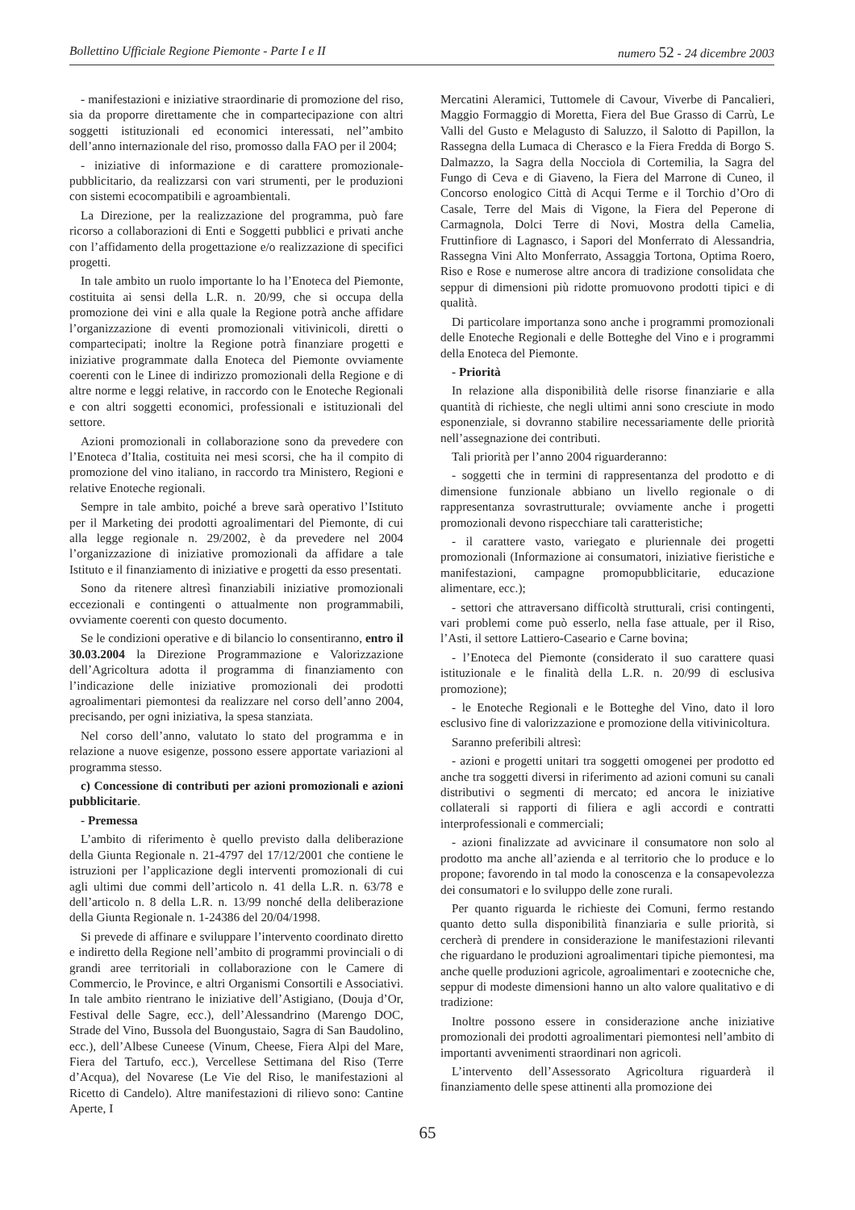Bollettino Ufficiale Regione Piemonte - Parte I e II numero 52 - 24 dicembre 2003
- manifestazioni e iniziative straordinarie di promozione del riso, sia da proporre direttamente che in compartecipazione con altri soggetti istituzionali ed economici interessati, nel’’ambito dell’anno internazionale del riso, promosso dalla FAO per il 2004;
- iniziative di informazione e di carattere promozionale-pubblicitario, da realizzarsi con vari strumenti, per le produzioni con sistemi ecocompatibili e agroambientali.
La Direzione, per la realizzazione del programma, può fare ricorso a collaborazioni di Enti e Soggetti pubblici e privati anche con l’affidamento della progettazione e/o realizzazione di specifici progetti.
In tale ambito un ruolo importante lo ha l’Enoteca del Piemonte, costituita ai sensi della L.R. n. 20/99, che si occupa della promozione dei vini e alla quale la Regione potrà anche affidare l’organizzazione di eventi promozionali vitivinicoli, diretti o compartecipati; inoltre la Regione potrà finanziare progetti e iniziative programmate dalla Enoteca del Piemonte ovviamente coerenti con le Linee di indirizzo promozionali della Regione e di altre norme e leggi relative, in raccordo con le Enoteche Regionali e con altri soggetti economici, professionali e istituzionali del settore.
Azioni promozionali in collaborazione sono da prevedere con l’Enoteca d’Italia, costituita nei mesi scorsi, che ha il compito di promozione del vino italiano, in raccordo tra Ministero, Regioni e relative Enoteche regionali.
Sempre in tale ambito, poiché a breve sarà operativo l’Istituto per il Marketing dei prodotti agroalimentari del Piemonte, di cui alla legge regionale n. 29/2002, è da prevedere nel 2004 l’organizzazione di iniziative promozionali da affidare a tale Istituto e il finanziamento di iniziative e progetti da esso presentati.
Sono da ritenere altresì finanziabili iniziative promozionali eccezionali e contingenti o attualmente non programmabili, ovviamente coerenti con questo documento.
Se le condizioni operative e di bilancio lo consentiranno, entro il 30.03.2004 la Direzione Programmazione e Valorizzazione dell’Agricoltura adotta il programma di finanziamento con l’indicazione delle iniziative promozionali dei prodotti agroalimentari piemontesi da realizzare nel corso dell’anno 2004, precisando, per ogni iniziativa, la spesa stanziata.
Nel corso dell’anno, valutato lo stato del programma e in relazione a nuove esigenze, possono essere apportate variazioni al programma stesso.
c) Concessione di contributi per azioni promozionali e azioni pubblicitarie.
- Premessa
L’ambito di riferimento è quello previsto dalla deliberazione della Giunta Regionale n. 21-4797 del 17/12/2001 che contiene le istruzioni per l’applicazione degli interventi promozionali di cui agli ultimi due commi dell’articolo n. 41 della L.R. n. 63/78 e dell’articolo n. 8 della L.R. n. 13/99 nonché della deliberazione della Giunta Regionale n. 1-24386 del 20/04/1998.
Si prevede di affinare e sviluppare l’intervento coordinato diretto e indiretto della Regione nell’ambito di programmi provinciali o di grandi aree territoriali in collaborazione con le Camere di Commercio, le Province, e altri Organismi Consortili e Associativi. In tale ambito rientrano le iniziative dell’Astigiano, (Douja d’Or, Festival delle Sagre, ecc.), dell’Alessandrino (Marengo DOC, Strade del Vino, Bussola del Buongustaio, Sagra di San Baudolino, ecc.), dell’Albese Cuneese (Vinum, Cheese, Fiera Alpi del Mare, Fiera del Tartufo, ecc.), Vercellese Settimana del Riso (Terre d’Acqua), del Novarese (Le Vie del Riso, le manifestazioni al Ricetto di Candelo). Altre manifestazioni di rilievo sono: Cantine Aperte, I
Mercatini Aleramici, Tuttomele di Cavour, Viverbe di Pancalieri, Maggio Formaggio di Moretta, Fiera del Bue Grasso di Carrù, Le Valli del Gusto e Melagusto di Saluzzo, il Salotto di Papillon, la Rassegna della Lumaca di Cherasco e la Fiera Fredda di Borgo S. Dalmazzo, la Sagra della Nocciola di Cortemilia, la Sagra del Fungo di Ceva e di Giaveno, la Fiera del Marrone di Cuneo, il Concorso enologico Città di Acqui Terme e il Torchio d’Oro di Casale, Terre del Mais di Vigone, la Fiera del Peperone di Carmagnola, Dolci Terre di Novi, Mostra della Camelia, Fruttinfiore di Lagnasco, i Sapori del Monferrato di Alessandria, Rassegna Vini Alto Monferrato, Assaggia Tortona, Optima Roero, Riso e Rose e numerose altre ancora di tradizione consolidata che seppur di dimensioni più ridotte promuovono prodotti tipici e di qualità.
Di particolare importanza sono anche i programmi promozionali delle Enoteche Regionali e delle Botteghe del Vino e i programmi della Enoteca del Piemonte.
- Priorità
In relazione alla disponibilità delle risorse finanziarie e alla quantità di richieste, che negli ultimi anni sono cresciute in modo esponenziale, si dovranno stabilire necessariamente delle priorità nell’assegnazione dei contributi.
Tali priorità per l’anno 2004 riguarderanno:
- soggetti che in termini di rappresentanza del prodotto e di dimensione funzionale abbiano un livello regionale o di rappresentanza sovrastrutturale; ovviamente anche i progetti promozionali devono rispecchiare tali caratteristiche;
- il carattere vasto, variegato e pluriennale dei progetti promozionali (Informazione ai consumatori, iniziative fieristiche e manifestazioni, campagne promopubblicitarie, educazione alimentare, ecc.);
- settori che attraversano difficoltà strutturali, crisi contingenti, vari problemi come può esserlo, nella fase attuale, per il Riso, l’Asti, il settore Lattiero-Caseario e Carne bovina;
- l’Enoteca del Piemonte (considerato il suo carattere quasi istituzionale e le finalità della L.R. n. 20/99 di esclusiva promozione);
- le Enoteche Regionali e le Botteghe del Vino, dato il loro esclusivo fine di valorizzazione e promozione della vitivinicoltura.
Saranno preferibili altresì:
- azioni e progetti unitari tra soggetti omogenei per prodotto ed anche tra soggetti diversi in riferimento ad azioni comuni su canali distributivi o segmenti di mercato; ed ancora le iniziative collaterali si rapporti di filiera e agli accordi e contratti interprofessionali e commerciali;
- azioni finalizzate ad avvicinare il consumatore non solo al prodotto ma anche all’azienda e al territorio che lo produce e lo propone; favorendo in tal modo la conoscenza e la consapevolezza dei consumatori e lo sviluppo delle zone rurali.
Per quanto riguarda le richieste dei Comuni, fermo restando quanto detto sulla disponibilità finanziaria e sulle priorità, si cercherà di prendere in considerazione le manifestazioni rilevanti che riguardano le produzioni agroalimentari tipiche piemontesi, ma anche quelle produzioni agricole, agroalimentari e zootecniche che, seppur di modeste dimensioni hanno un alto valore qualitativo e di tradizione:
Inoltre possono essere in considerazione anche iniziative promozionali dei prodotti agroalimentari piemontesi nell’ambito di importanti avvenimenti straordinari non agricoli.
L’intervento dell’Assessorato Agricoltura riguarderà il finanziamento delle spese attinenti alla promozione dei
65